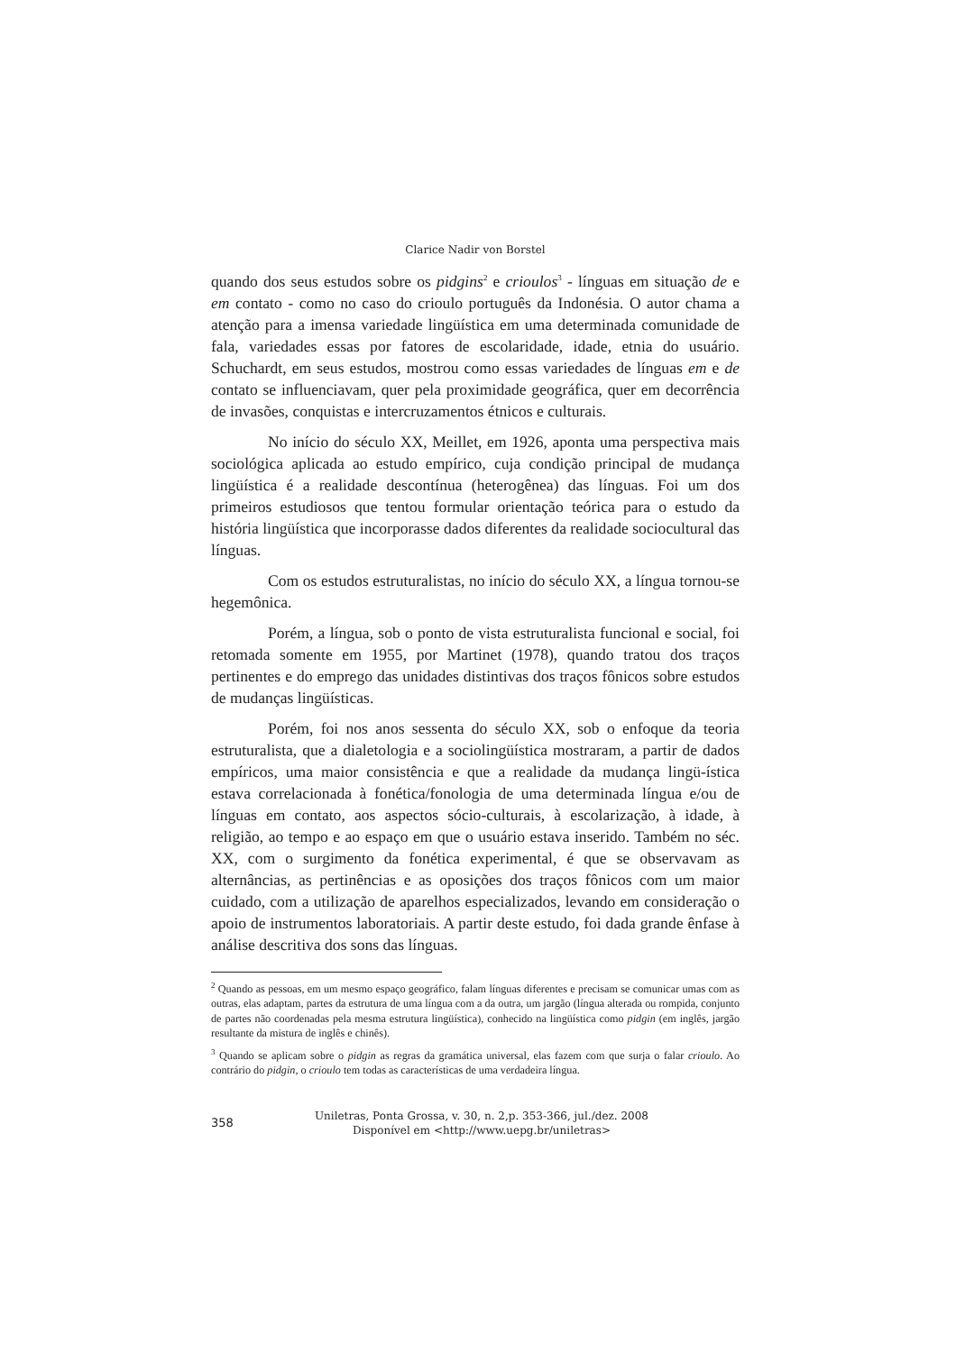Clarice Nadir von Borstel
quando dos seus estudos sobre os pidgins<sup>2</sup> e crioulos<sup>3</sup> - línguas em situação de e em contato - como no caso do crioulo português da Indonésia. O autor chama a atenção para a imensa variedade lingüística em uma determinada comunidade de fala, variedades essas por fatores de escolaridade, idade, etnia do usuário. Schuchardt, em seus estudos, mostrou como essas variedades de línguas em e de contato se influenciavam, quer pela proximidade geográfica, quer em decorrência de invasões, conquistas e intercruzamentos étnicos e culturais.
No início do século XX, Meillet, em 1926, aponta uma perspectiva mais sociológica aplicada ao estudo empírico, cuja condição principal de mudança lingüística é a realidade descontínua (heterogênea) das línguas. Foi um dos primeiros estudiosos que tentou formular orientação teórica para o estudo da história lingüística que incorporasse dados diferentes da realidade sociocultural das línguas.
Com os estudos estruturalistas, no início do século XX, a língua tornou-se hegemônica.
Porém, a língua, sob o ponto de vista estruturalista funcional e social, foi retomada somente em 1955, por Martinet (1978), quando tratou dos traços pertinentes e do emprego das unidades distintivas dos traços fônicos sobre estudos de mudanças lingüísticas.
Porém, foi nos anos sessenta do século XX, sob o enfoque da teoria estruturalista, que a dialetologia e a sociolingüística mostraram, a partir de dados empíricos, uma maior consistência e que a realidade da mudança lingü-ística estava correlacionada à fonética/fonologia de uma determinada língua e/ou de línguas em contato, aos aspectos sócio-culturais, à escolarização, à idade, à religião, ao tempo e ao espaço em que o usuário estava inserido. Também no séc. XX, com o surgimento da fonética experimental, é que se observavam as alternâncias, as pertinências e as oposições dos traços fônicos com um maior cuidado, com a utilização de aparelhos especializados, levando em consideração o apoio de instrumentos laboratoriais. A partir deste estudo, foi dada grande ênfase à análise descritiva dos sons das línguas.
<sup>2</sup> Quando as pessoas, em um mesmo espaço geográfico, falam línguas diferentes e precisam se comunicar umas com as outras, elas adaptam, partes da estrutura de uma língua com a da outra, um jargão (língua alterada ou rompida, conjunto de partes não coordenadas pela mesma estrutura lingüística), conhecido na lingüística como pidgin (em inglês, jargão resultante da mistura de inglês e chinês).
<sup>3</sup> Quando se aplicam sobre o pidgin as regras da gramática universal, elas fazem com que surja o falar crioulo. Ao contrário do pidgin, o crioulo tem todas as características de uma verdadeira língua.
358
Uniletras, Ponta Grossa, v. 30, n. 2,p. 353-366, jul./dez. 2008
Disponível em <http://www.uepg.br/uniletras>